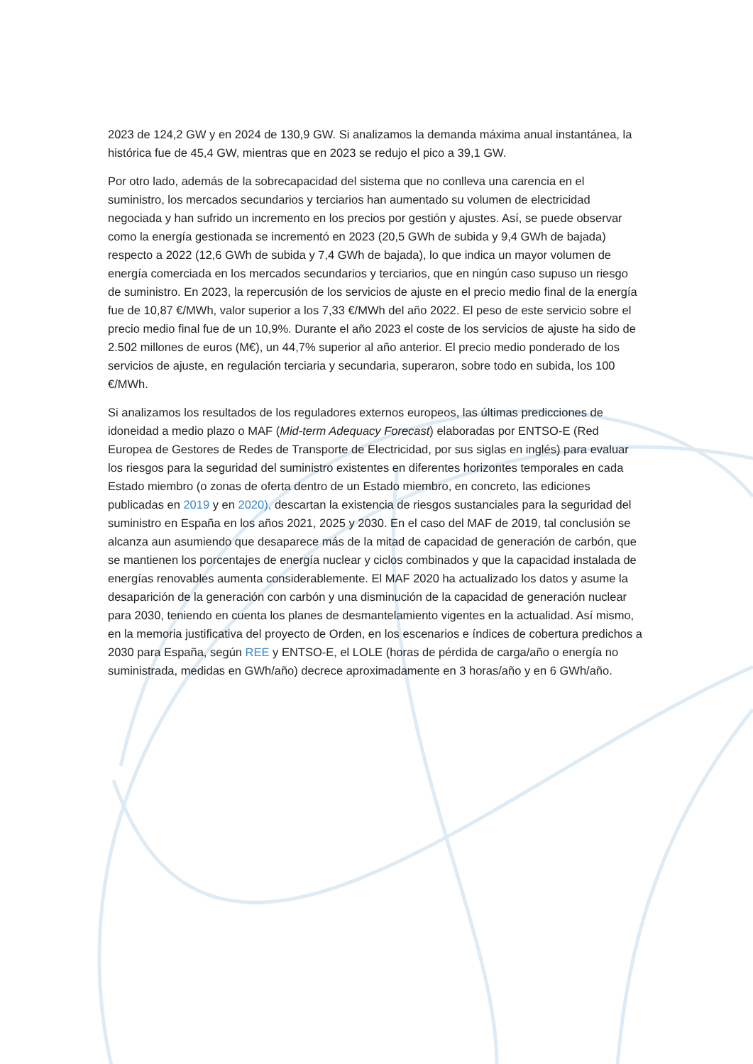2023 de 124,2 GW y en 2024 de 130,9 GW. Si analizamos la demanda máxima anual instantánea, la histórica fue de 45,4 GW, mientras que en 2023 se redujo el pico a 39,1 GW.
Por otro lado, además de la sobrecapacidad del sistema que no conlleva una carencia en el suministro, los mercados secundarios y terciarios han aumentado su volumen de electricidad negociada y han sufrido un incremento en los precios por gestión y ajustes. Así, se puede observar como la energía gestionada se incrementó en 2023 (20,5 GWh de subida y 9,4 GWh de bajada) respecto a 2022 (12,6 GWh de subida y 7,4 GWh de bajada), lo que indica un mayor volumen de energía comerciada en los mercados secundarios y terciarios, que en ningún caso supuso un riesgo de suministro. En 2023, la repercusión de los servicios de ajuste en el precio medio final de la energía fue de 10,87 €/MWh, valor superior a los 7,33 €/MWh del año 2022. El peso de este servicio sobre el precio medio final fue de un 10,9%. Durante el año 2023 el coste de los servicios de ajuste ha sido de 2.502 millones de euros (M€), un 44,7% superior al año anterior. El precio medio ponderado de los servicios de ajuste, en regulación terciaria y secundaria, superaron, sobre todo en subida, los 100 €/MWh.
Si analizamos los resultados de los reguladores externos europeos, las últimas predicciones de idoneidad a medio plazo o MAF (Mid-term Adequacy Forecast) elaboradas por ENTSO-E (Red Europea de Gestores de Redes de Transporte de Electricidad, por sus siglas en inglés) para evaluar los riesgos para la seguridad del suministro existentes en diferentes horizontes temporales en cada Estado miembro (o zonas de oferta dentro de un Estado miembro, en concreto, las ediciones publicadas en 2019 y en 2020), descartan la existencia de riesgos sustanciales para la seguridad del suministro en España en los años 2021, 2025 y 2030. En el caso del MAF de 2019, tal conclusión se alcanza aun asumiendo que desaparece más de la mitad de capacidad de generación de carbón, que se mantienen los porcentajes de energía nuclear y ciclos combinados y que la capacidad instalada de energías renovables aumenta considerablemente. El MAF 2020 ha actualizado los datos y asume la desaparición de la generación con carbón y una disminución de la capacidad de generación nuclear para 2030, teniendo en cuenta los planes de desmantelamiento vigentes en la actualidad. Así mismo, en la memoria justificativa del proyecto de Orden, en los escenarios e índices de cobertura predichos a 2030 para España, según REE y ENTSO-E, el LOLE (horas de pérdida de carga/año o energía no suministrada, medidas en GWh/año) decrece aproximadamente en 3 horas/año y en 6 GWh/año.